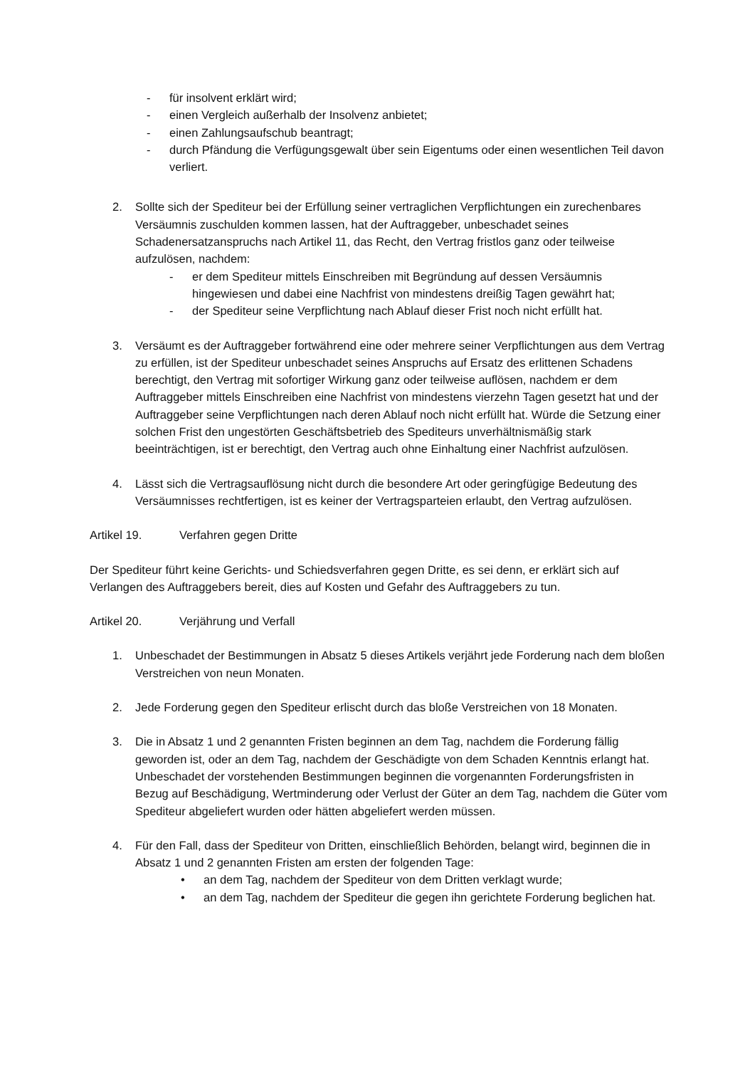- für insolvent erklärt wird;
- einen Vergleich außerhalb der Insolvenz anbietet;
- einen Zahlungsaufschub beantragt;
- durch Pfändung die Verfügungsgewalt über sein Eigentums oder einen wesentlichen Teil davon verliert.
2. Sollte sich der Spediteur bei der Erfüllung seiner vertraglichen Verpflichtungen ein zurechenbares Versäumnis zuschulden kommen lassen, hat der Auftraggeber, unbeschadet seines Schadenersatzanspruchs nach Artikel 11, das Recht, den Vertrag fristlos ganz oder teilweise aufzulösen, nachdem:
- er dem Spediteur mittels Einschreiben mit Begründung auf dessen Versäumnis hingewiesen und dabei eine Nachfrist von mindestens dreißig Tagen gewährt hat;
- der Spediteur seine Verpflichtung nach Ablauf dieser Frist noch nicht erfüllt hat.
3. Versäumt es der Auftraggeber fortwährend eine oder mehrere seiner Verpflichtungen aus dem Vertrag zu erfüllen, ist der Spediteur unbeschadet seines Anspruchs auf Ersatz des erlittenen Schadens berechtigt, den Vertrag mit sofortiger Wirkung ganz oder teilweise auflösen, nachdem er dem Auftraggeber mittels Einschreiben eine Nachfrist von mindestens vierzehn Tagen gesetzt hat und der Auftraggeber seine Verpflichtungen nach deren Ablauf noch nicht erfüllt hat. Würde die Setzung einer solchen Frist den ungestörten Geschäftsbetrieb des Spediteurs unverhältnismäßig stark beeinträchtigen, ist er berechtigt, den Vertrag auch ohne Einhaltung einer Nachfrist aufzulösen.
4. Lässt sich die Vertragsauflösung nicht durch die besondere Art oder geringfügige Bedeutung des Versäumnisses rechtfertigen, ist es keiner der Vertragsparteien erlaubt, den Vertrag aufzulösen.
Artikel 19. Verfahren gegen Dritte
Der Spediteur führt keine Gerichts- und Schiedsverfahren gegen Dritte, es sei denn, er erklärt sich auf Verlangen des Auftraggebers bereit, dies auf Kosten und Gefahr des Auftraggebers zu tun.
Artikel 20. Verjährung und Verfall
1. Unbeschadet der Bestimmungen in Absatz 5 dieses Artikels verjährt jede Forderung nach dem bloßen Verstreichen von neun Monaten.
2. Jede Forderung gegen den Spediteur erlischt durch das bloße Verstreichen von 18 Monaten.
3. Die in Absatz 1 und 2 genannten Fristen beginnen an dem Tag, nachdem die Forderung fällig geworden ist, oder an dem Tag, nachdem der Geschädigte von dem Schaden Kenntnis erlangt hat. Unbeschadet der vorstehenden Bestimmungen beginnen die vorgenannten Forderungsfristen in Bezug auf Beschädigung, Wertminderung oder Verlust der Güter an dem Tag, nachdem die Güter vom Spediteur abgeliefert wurden oder hätten abgeliefert werden müssen.
4. Für den Fall, dass der Spediteur von Dritten, einschließlich Behörden, belangt wird, beginnen die in Absatz 1 und 2 genannten Fristen am ersten der folgenden Tage:
• an dem Tag, nachdem der Spediteur von dem Dritten verklagt wurde;
• an dem Tag, nachdem der Spediteur die gegen ihn gerichtete Forderung beglichen hat.